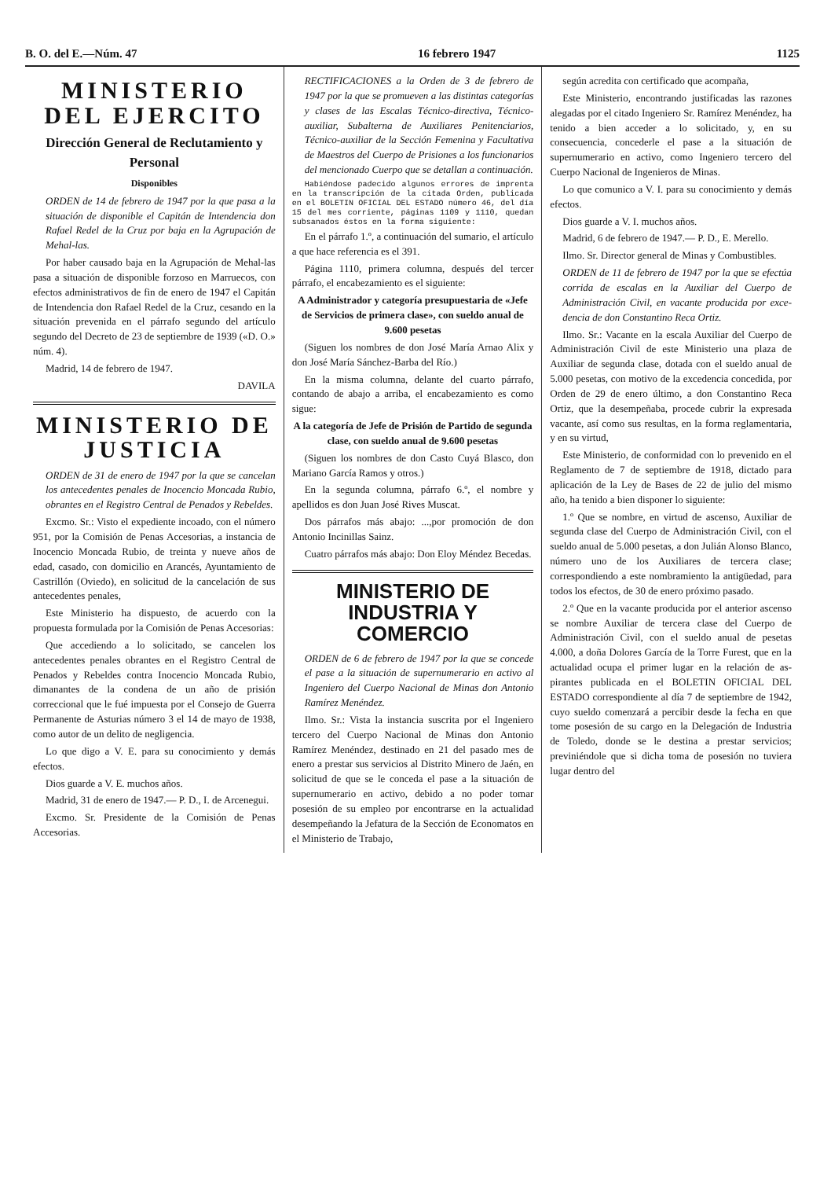B. O. del E.—Núm. 47 16 febrero 1947 1125
MINISTERIO DEL EJERCITO
Dirección General de Recluta­miento y Personal
Disponibles
ORDEN de 14 de febrero de 1947 por la que pasa a la situación de disponible el Capitán de Intendencia don Rafael Re­del de la Cruz por baja en la Agrupa­ción de Mehal-las.
Por haber causado baja en la Agrupa­ción de Mehal-las pasa a situación de disponible forzoso en Marruecos, con efec­tos administrativos de fin de enero de 1947 el Capitán de Intendencia don Ra­fael Redel de la Cruz, cesando en la situa­ción prevenida en el párrafo segundo del artículo segundo del Decreto de 23 de septiembre de 1939 («D. O.» núm. 4).
Madrid, 14 de febrero de 1947.
DAVILA
MINISTERIO DE JUSTICIA
ORDEN de 31 de enero de 1947 por la que se cancelan los antecedentes pe­nales de Inocencio Moncada Rubio, obrantes en el Registro Central de Pe­nados y Rebeldes.
Excmo. Sr.: Visto el expediente in­coado, con el número 951, por la Co­misión de Penas Accesorias, a instan­cia de Inocencio Moncada Rubio, de treinta y nueve años de edad, casado, con domicilio en Arancés, Ayuntamien­to de Castrillón (Oviedo), en solicitud de la cancelación de sus antecedentes penales,
Este Ministerio ha dispuesto, de acuerdo con la propuesta formulada por la Comisión de Penas Accesorias:
Que accediendo a lo solicitado, se cancelen los antecedentes penales obran­tes en el Registro Central de Penados y Rebeldes contra Inocencio Moncada Rubio, dimanantes de la condena de un año de prisión correccional que le fué impuesta por el Consejo de Guerra Permanente de Asturias número 3 el 14 de mayo de 1938, como autor de un de­lito de negligencia.
Lo que digo a V. E. para su conoci­miento y demás efectos.
Dios guarde a V. E. muchos años.
Madrid, 31 de enero de 1947.— P. D., I. de Arcenegui.
Excmo. Sr. Presidente de la Comisión de Penas Accesorias.
RECTIFICACIONES a la Orden de 3 de febrero de 1947 por la que se promueven a las distintas categorías y clases de las Escalas Técnico-directiva, Técnico-auxiliar, Subalterna de Auxi­liares Penitenciarios, Técnico-auxiliar de la Sección Femenina y Facultativa de Maestros del Cuerpo de Prisiones a los funcionarios del mencionado Cuer­po que se detallan a continuación.
Habiéndose padecido algunos errores de imprenta en la transcripción de la citada Orden, publicada en el BOLETIN OFICIAL DEL ESTADO número 46, del día 15 del mes corriente, páginas 1109 y 1110, quedan subsanados éstos en la forma siguiente:
En el párrafo 1.º, a continuación del sumario, el artículo a que hace referen­cia es el 391.
Página 1110, primera columna, des­pués del tercer párrafo, el encabeza­miento es el siguiente:
A Administrador y categoría presupuesta­ria de «Jefe de Servicios de primera cla­se», con sueldo anual de 9.600 pesetas
(Siguen los nombres de don José Ma­ría Arnao Alix y don José María Sán­chez-Barba del Río.)
En la misma columna, delante del cuarto párrafo, contando de abajo a arriba, el encabezamiento es como sigue:
A la categoría de Jefe de Prisión de Par­tido de segunda clase, con sueldo anual de 9.600 pesetas
(Siguen los nombres de don Casto Cuyá Blasco, don Mariano García Ra­mos y otros.)
En la segunda columna, párrafo 6.º, el nombre y apellidos es don Juan José Rives Muscat.
Dos párrafos más abajo: ...,por pro­moción de don Antonio Incinillas Sainz.
Cuatro párrafos más abajo: Don Eloy Méndez Becedas.
MINISTERIO DE INDUSTRIA Y COMERCIO
ORDEN de 6 de febrero de 1947 por la que se concede el pase a la situación de supernumerario en activo al Inge­niero del Cuerpo Nacional de Minas don Antonio Ramírez Menéndez.
Ilmo. Sr.: Vista la instancia suscrita por el Ingeniero tercero del Cuerpo Na­cional de Minas don Antonio Ramírez Menéndez, destinado en 21 del pasado mes de enero a prestar sus servicios al Distrito Minero de Jaén, en solicitud de que se le conceda el pase a la situación de supernumerario en activo, debido a no poder tomar posesión de su empleo por encontrarse en la actualidad desem­peñando la Jefatura de la Sección de Economatos en el Ministerio de Trabajo,
según acredita con certificado que acom­paña,
Este Ministerio, encontrando justifica­das las razones alegadas por el citado Ingeniero Sr. Ramírez Menéndez, ha te­nido a bien acceder a lo solicitado, y, en su consecuencia, concederle el pase a la situación de supernumerario en activo, como Ingeniero tercero del Cuerpo Na­cional de Ingenieros de Minas.
Lo que comunico a V. I. para su co­nocimiento y demás efectos.
Dios guarde a V. I. muchos años.
Madrid, 6 de febrero de 1947.— P. D., E. Merello.
Ilmo. Sr. Director general de Minas y Combustibles.
ORDEN de 11 de febrero de 1947 por la que se efectúa corrida de escalas en la Auxiliar del Cuerpo de Administración Civil, en vacante producida por exce­dencia de don Constantino Reca Or­tiz.
Ilmo. Sr.: Vacante en la escala Auxi­liar del Cuerpo de Administración Civil de este Ministerio una plaza de Auxiliar de segunda clase, dotada con el sueldo anual de 5.000 pesetas, con motivo de la excedencia concedida, por Orden de 29 de enero último, a don Constantino Reca Ortiz, que la desempeñaba, procede cu­brir la expresada vacante, así como sus resultas, en la forma reglamentaria, y en su virtud,
Este Ministerio, de conformidad con lo prevenido en el Reglamento de 7 de sep­tiembre de 1918, dictado para aplicación de la Ley de Bases de 22 de julio del mismo año, ha tenido a bien disponer lo siguiente:
1.º Que se nombre, en virtud de as­censo, Auxiliar de segunda clase del Cuer­po de Administración Civil, con el suel­do anual de 5.000 pesetas, a don Julián Alonso Blanco, número uno de los Au­xiliares de tercera clase; correspondiendo a este nombramiento la antigüedad, para todos los efectos, de 30 de enero próximo pasado.
2.º Que en la vacante producida por el anterior ascenso se nombre Auxiliar de tercera clase del Cuerpo de Adminis­tración Civil, con el sueldo anual de pe­setas 4.000, a doña Dolores García de la Torre Furest, que en la actualidad ocu­pa el primer lugar en la relación de as­pirantes publicada en el BOLETIN OFICIAL DEL ESTADO correspon­diente al día 7 de septiembre de 1942, cuyo sueldo comenzará a percibir desde la fecha en que tome posesión de su cargo en la Delegación de Industria de Toledo, donde se le destina a prestar ser­vicios; previniéndole que si dicha toma de posesión no tuviera lugar dentro del